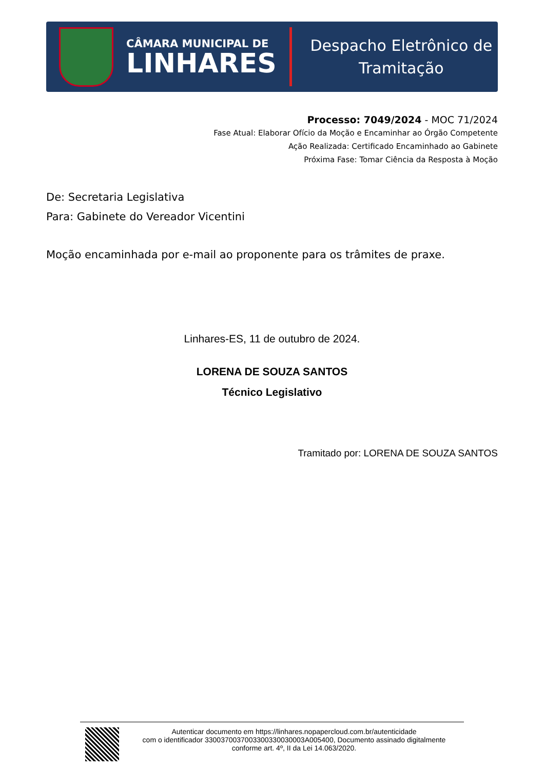CÂMARA MUNICIPAL DE
LINHARES
Despacho Eletrônico de
Tramitação
Processo: 7049/2024 - MOC 71/2024
Fase Atual: Elaborar Ofício da Moção e Encaminhar ao Órgão Competente
Ação Realizada: Certificado Encaminhado ao Gabinete
Próxima Fase: Tomar Ciência da Resposta à Moção
De: Secretaria Legislativa
Para: Gabinete do Vereador Vicentini
Moção encaminhada por e-mail ao proponente para os trâmites de praxe.
Linhares-ES, 11 de outubro de 2024.
LORENA DE SOUZA SANTOS
Técnico Legislativo
Tramitado por: LORENA DE SOUZA SANTOS
Autenticar documento em https://linhares.nopapercloud.com.br/autenticidade
com o identificador 3300370037003300330030003A005400, Documento assinado digitalmente
conforme art. 4º, II da Lei 14.063/2020.